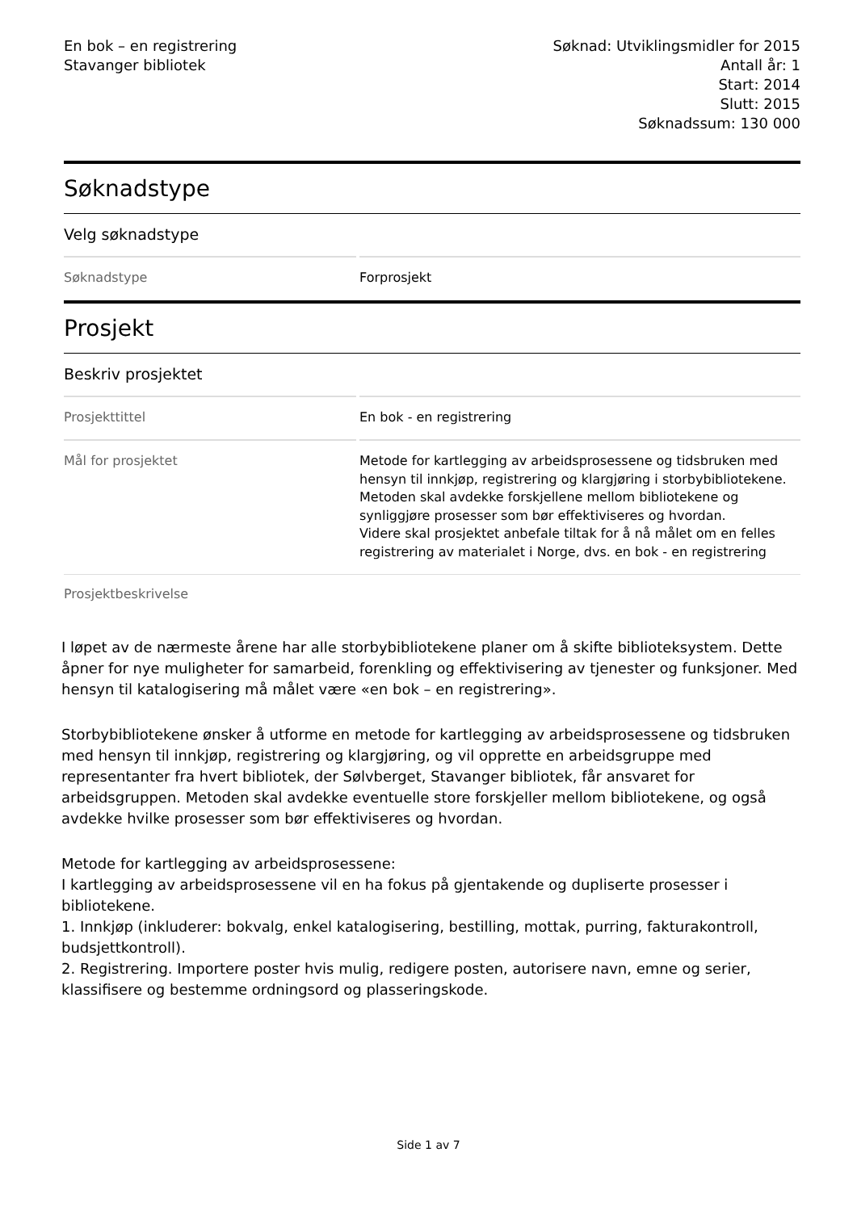En bok – en registrering
Stavanger bibliotek
Søknad: Utviklingsmidler for 2015
Antall år: 1
Start: 2014
Slutt: 2015
Søknadssum: 130 000
Søknadstype
Velg søknadstype
Søknadstype Forprosjekt
Prosjekt
Beskriv prosjektet
Prosjekttittel En bok - en registrering
Mål for prosjektet Metode for kartlegging av arbeidsprosessene og tidsbruken med hensyn til innkjøp, registrering og klargjøring i storbybibliotekene. Metoden skal avdekke forskjellene mellom bibliotekene og synliggjøre prosesser som bør effektiviseres og hvordan.
Videre skal prosjektet anbefale tiltak for å nå målet om en felles registrering av materialet i Norge, dvs. en bok - en registrering
Prosjektbeskrivelse
I løpet av de nærmeste årene har alle storbybibliotekene planer om å skifte biblioteksystem. Dette åpner for nye muligheter for samarbeid, forenkling og effektivisering av tjenester og funksjoner. Med hensyn til katalogisering må målet være «en bok – en registrering».
Storbybibliotekene ønsker å utforme en metode for kartlegging av arbeidsprosessene og tidsbruken med hensyn til innkjøp, registrering og klargjøring, og vil opprette en arbeidsgruppe med representanter fra hvert bibliotek, der Sølvberget, Stavanger bibliotek, får ansvaret for arbeidsgruppen. Metoden skal avdekke eventuelle store forskjeller mellom bibliotekene, og også avdekke hvilke prosesser som bør effektiviseres og hvordan.
Metode for kartlegging av arbeidsprosessene:
I kartlegging av arbeidsprosessene vil en ha fokus på gjentakende og dupliserte prosesser i bibliotekene.
1. Innkjøp (inkluderer: bokvalg, enkel katalogisering, bestilling, mottak, purring, fakturakontroll, budsjettkontroll).
2. Registrering. Importere poster hvis mulig, redigere posten, autorisere navn, emne og serier, klassifisere og bestemme ordningsord og plasseringskode.
Side 1 av 7